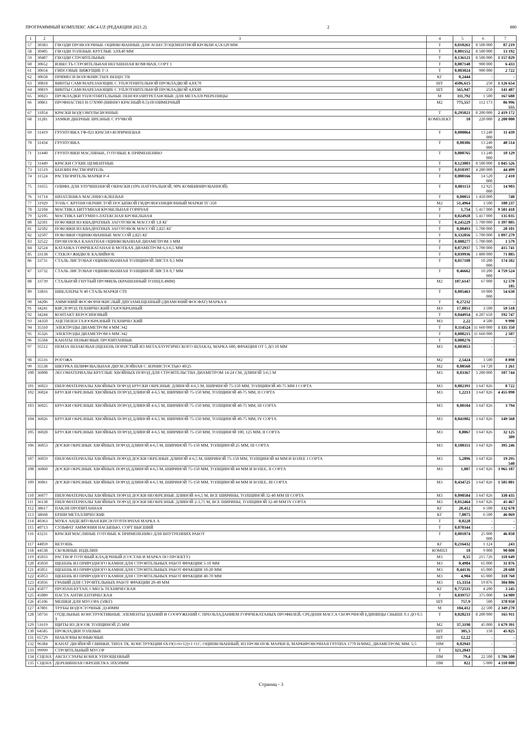ПРОГРАММНЫЙ КОМПЛЕКС АВС4-UZ (РЕДАКЦИЯ 2021.2) 2 880
| 1 | 2 | 3 | 4 | 5 | 6 | 7 |
| --- | --- | --- | --- | --- | --- | --- |
| 57 | 30383 | ГВОЗДИ ПРОВОЛОЧНЫЕ ОЦИНКОВАННЫЕ ДЛЯ АСБЕСТОЦЕМЕНТНОЙ КРОВЛИ 4,5Х120 ММ | Т | 0,010261 | 8 500 000 | 87 219 |
| 58 | 30405 | ГВОЗДИ ТОЛЕВЫЕ КРУГЛЫЕ 3,0Х40 ММ | Т | 0,001552 | 8 500 000 | 13 192 |
| 59 | 30407 | ГВОЗДИ СТРОИТЕЛЬНЫЕ | Т | 0,136121 | 8 500 000 | 1 157 029 |
| 60 | 30652 | ИЗВЕСТЬ СТРОИТЕЛЬНАЯ НЕГАШЕНАЯ КОМОВАЯ, СОРТ 1 | Т | 0,007148 | 900 000 | 6 433 |
| 61 | 30654 | ГИПСОВЫЕ ВЯЖУЩИЕ Г-3 | Т | 0,003024 | 900 000 | 2 722 |
| 62 | 30658 | ПРИМЕСИ ВОЛОКНИСТЫХ ВЕЩЕСТВ | КГ | 0,2444 | - | - |
| 63 | 30818 | ВИНТЫ САМОНАРЕЗАЮЩИЕ С УПЛОТНИТЕЛЬНОЙ ПРОКЛАДКОЙ 4,8Х70 | ШТ | 4506,615 | 250 | 1 126 654 |
| 64 | 30819 | ВИНТЫ САМОНАРЕЗАЮЩИЕ С УПЛОТНИТЕЛЬНОЙ ПРОКЛАДКОЙ 4,8Х80 | ШТ | 565,947 | 250 | 141 487 |
| 65 | 30823 | ПРОКЛАДКИ УПЛОТНИТЕЛЬНЫЕ ПЕНОПОЛИУРЕТАНОВЫЕ ДЛЯ МЕТАЛЛОЧЕРЕПИЦЫ | М | 111,792 | 1 500 | 167 688 |
| 66 | 30861 | ПРОФНАСТИЛ Н-57Х900 (ВИННО КРАСНЫЙ-0.5)-ПОЛИМЕРНЫЙ | М2 | 775,557 | 112 173 | 86 996 555 |
| 67 | 31054 | КРАСКИ ВОДОЭМУЛЬСИОННЫЕ | Т | 0,295021 | 8 200 000 | 2 419 172 |
| 68 | 31281 | ЗАМКИ ДВЕРНЫЕ ВРЕЗНЫЕ С РУЧКОЙ | КОМПЛЕКТ | 10 | 220 000 | 2 200 000 |
| 69 | 31419 | ГРУНТОВКА ГФ-021 КРАСНО-КОРИЧНЕВАЯ | Т | 0,000864 | 13 240 000 | 11 439 |
| 70 | 31434 | ГРУНТОВКА | Т | 0,00306 | 13 240 000 | 40 514 |
| 71 | 31440 | ГРУНТОВКИ МАСЛЯНЫЕ, ГОТОВЫЕ К ПРИМЕНЕНИЮ | Т | 0,000765 | 13 240 000 | 10 129 |
| 72 | 31449 | КРАСКИ СУХИЕ ЦЕМЕНТНЫЕ | Т | 0,123003 | 8 500 000 | 1 045 526 |
| 73 | 31519 | БЕНЗИН РАСТВОРИТЕЛЬ | Т | 0,010397 | 4 280 000 | 44 499 |
| 74 | 31524 | РАСТВОРИТЕЛЬ МАРКИ Р-4 | Т | 0,000166 | 14 520 000 | 2 410 |
| 75 | 31655 | ОЛИФА ДЛЯ УЛУЧШЕННОЙ ОКРАСКИ (10% НАТУРАЛЬНОЙ, 90% КОМБИНИРОВАННОЙ) | Т | 0,001153 | 12 925 000 | 14 903 |
| 76 | 31714 | ШПАТЛЕВКА МАСЛЯНО-КЛЕЕВАЯ | Т | 0,00051 | 1 450 000 | 740 |
| 77 | 31929 | ТОЛЬ С КРУПНОЗЕРНИСТОЙ ПОСЫПКОЙ ГИДРОИЗОЛЯЦИОННЫЙ МАРКИ ТГ-350 | М2 | 51,4964 | 3 500 | 180 237 |
| 78 | 32104 | МАСТИКА БИТУМНАЯ КРОВЕЛЬНАЯ ГОРЯЧАЯ | Т | 1,754 | 5 417 000 | 9 501 418 |
| 79 | 32105 | МАСТИКА БИТУМНО-ЛАТЕКСНАЯ КРОВЕЛЬНАЯ | Т | 0,024928 | 5 417 000 | 135 035 |
| 80 | 32501 | ПОКОВКИ ИЗ КВАДРАТНЫХ ЗАГОТОВОК МАССОЙ 1,8 КГ | Т | 0,245229 | 5 700 000 | 1 397 805 |
| 81 | 32502 | ПОКОВКИ ИЗ КВАДРАТНЫХ ЗАГОТОВОК МАССОЙ 2,825 КГ | Т | 0,00493 | 5 700 000 | 28 101 |
| 82 | 32507 | ПОКОВКИ ОЦИНКОВАННЫЕ МАССОЙ 2,825 КГ | Т | 0,332856 | 5 700 000 | 1 897 279 |
| 83 | 32522 | ПРОВОЛОКА КАНАТНАЯ ОЦИНКОВАННАЯ ДИАМЕТРОМ 3 ММ | Т | 0,000277 | 5 700 000 | 1 579 |
| 84 | 32524 | КАТАНКА ГОРЯЧЕКАТАНАЯ В МОТКАХ ДИАМЕТРОМ 6,3-6,5 ММ | Т | 0,072937 | 5 700 000 | 415 741 |
| 85 | 33138 | СТЕКЛО ЖИДКОЕ КАЛИЙНОЕ | Т | 0,039936 | 1 800 000 | 71 885 |
| 86 | 33731 | СТАЛЬ ЛИСТОВАЯ ОЦИНКОВАННАЯ ТОЛЩИНОЙ ЛИСТА 0,5 ММ | Т | 0,017108 | 10 200 000 | 174 502 |
| 87 | 33732 | СТАЛЬ ЛИСТОВАЯ ОЦИНКОВАННАЯ ТОЛЩИНОЙ ЛИСТА 0,7 ММ | Т | 0,46662 | 10 200 000 | 4 759 524 |
| 88 | 33739 | СТАЛЬНОЙ ГНУТЫЙ ПРОФИЛЬ (КРАШЕННЫЙ ТОЛЩ.0,4ММ) | М2 | 187,6147 | 67 000 | 12 570 185 |
| 89 | 33816 | ШВЕЛЛЕРЫ N 40 СТАЛЬ МАРКИ СТ0 | Т | 0,005463 | 10 000 000 | 54 630 |
| 90 | 34206 | АММОНИЙ ФОСФОРНОКИСЛЫЙ ДВУЗАМЕЩЕННЫЙ (ДИАМОНИЙ ФОСФАТ) МАРКА Б | Т | 0,27232 | - | - |
| 91 | 34241 | КИСЛОРОД ТЕХНИЧЕСКИЙ ГАЗООБРАЗНЫЙ | М3 | 17,0051 | 3 500 | 59 518 |
| 92 | 34244 | КОНТАКТ КЕРОСИНОВЫЙ | Т | 0,044954 | 4 287 650 | 192 747 |
| 93 | 34350 | АЦЕТИЛЕН ГАЗООБРАЗНЫЙ ТЕХНИЧЕСКИЙ | М3 | 2,22 | 4 500 | 9 990 |
| 94 | 35310 | ЭЛЕКТРОДЫ ДИАМЕТРОМ 4 ММ Э42 | Т | 0,114524 | 11 660 000 | 1 335 350 |
| 95 | 35326 | ЭЛЕКТРОДЫ ДИАМЕТРОМ 6 ММ Э42 | Т | 0,000215 | 11 660 000 | 2 507 |
| 96 | 35504 | КАНАТЫ ПЕНЬКОВЫЕ ПРОПИТАННЫЕ | Т | 0,000276 | - | - |
| 97 | 35512 | ПЕМЗА ШЛАКОВАЯ (ЩЕБЕНЬ ПОРИСТЫЙ ИЗ МЕТАЛЛУРГИЧЕСКОГО ШЛАКА), МАРКА 600, ФРАКЦИЯ ОТ 5 ДО 10 ММ | М3 | 0,003053 | - | - |
| 98 | 35516 | РОГОЖА | М2 | 2,5424 | 3 500 | 8 898 |
| 99 | 35538 | ШКУРКА ШЛИФОВАЛЬНАЯ ДВУХСЛОЙНАЯ С ЗЕРНИСТОСТЬЮ 40/25 | М2 | 0,08568 | 14 720 | 1 261 |
| 100 | 36008 | ЛЕСОМАТЕРИАЛЫ КРУГЛЫЕ ХВОЙНЫХ ПОРОД ДЛЯ СТРОИТЕЛЬСТВА ДИАМЕТРОМ 14-24 СМ, ДЛИНОЙ 3-6,5 М | М3 | 0,03367 | 3 200 000 | 107 744 |
| 101 | 36023 | ПИЛОМАТЕРИАЛЫ ХВОЙНЫХ ПОРОД БРУСКИ ОБРЕЗНЫЕ ДЛИНОЙ 4-6,5 М, ШИРИНОЙ 75-150 ММ, ТОЛЩИНОЙ 40-75 ММ I СОРТА | М3 | 0,002391 | 3 647 826 | 8 722 |
| 102 | 36024 | БРУСКИ ОБРЕЗНЫЕ ХВОЙНЫХ ПОРОД ДЛИНОЙ 4-6,5 М, ШИРИНОЙ 75-150 ММ, ТОЛЩИНОЙ 40-75 ММ, II СОРТА | М3 | 1,2213 | 3 647 826 | 4 455 090 |
| 103 | 36025 | БРУСКИ ОБРЕЗНЫЕ ХВОЙНЫХ ПОРОД ДЛИНОЙ 4-6,5 М, ШИРИНОЙ 75-150 ММ, ТОЛЩИНОЙ 40-75 ММ, III СОРТА | М3 | 0,00104 | 3 647 826 | 3 794 |
| 104 | 36026 | БРУСКИ ОБРЕЗНЫЕ ХВОЙНЫХ ПОРОД ДЛИНОЙ 4-6,5 М, ШИРИНОЙ 75-150 ММ, ТОЛЩИНОЙ 40-75 ММ, IV СОРТА | М3 | 0,041002 | 3 647 826 | 149 568 |
| 105 | 36028 | БРУСКИ ОБРЕЗНЫЕ ХВОЙНЫХ ПОРОД ДЛИНОЙ 4-6,5 М, ШИРИНОЙ 75-150 ММ, ТОЛЩИНОЙ 100, 125 ММ, II СОРТА | М3 | 8,8067 | 3 647 826 | 32 125 309 |
| 106 | 36053 | ДОСКИ ОБРЕЗНЫЕ ХВОЙНЫХ ПОРОД ДЛИНОЙ 4-6,5 М, ШИРИНОЙ 75-150 ММ, ТОЛЩИНОЙ 25 ММ, III СОРТА | М3 | 0,108351 | 3 647 826 | 395 246 |
| 107 | 36059 | ПИЛОМАТЕРИАЛЫ ХВОЙНЫХ ПОРОД ДОСКИ ОБРЕЗНЫЕ ДЛИНОЙ 4-6,5 М, ШИРИНОЙ 75-150 ММ, ТОЛЩИНОЙ 44 ММ И БОЛЕЕ I СОРТА | М3 | 5,2896 | 3 647 826 | 19 295 540 |
| 108 | 36060 | ДОСКИ ОБРЕЗНЫЕ ХВОЙНЫХ ПОРОД ДЛИНОЙ 4-6,5 М, ШИРИНОЙ 75-150 ММ, ТОЛЩИНОЙ 44 ММ И БОЛЕЕ, II СОРТА | М3 | 1,087 | 3 647 826 | 3 965 187 |
| 109 | 36061 | ДОСКИ ОБРЕЗНЫЕ ХВОЙНЫХ ПОРОД ДЛИНОЙ 4-6,5 М, ШИРИНОЙ 75-150 ММ, ТОЛЩИНОЙ 44 ММ И БОЛЕЕ, III СОРТА | М3 | 0,434725 | 3 647 826 | 1 585 801 |
| 110 | 36077 | ПИЛОМАТЕРИАЛЫ ХВОЙНЫХ ПОРОД ДОСКИ НЕОБРЕЗНЫЕ ДЛИНОЙ 4-6,5 М, ВСЕ ШИРИНЫ, ТОЛЩИНОЙ 32-40 ММ III СОРТА | М3 | 0,090584 | 3 647 826 | 330 435 |
| 111 | 36138 | ПИЛОМАТЕРИАЛЫ ХВОЙНЫХ ПОРОД ДОСКИ НЕОБРЕЗНЫЕ ДЛИНОЙ 2-3,75 М, ВСЕ ШИРИНЫ, ТОЛЩИНОЙ 32-40 ММ IV СОРТА | М3 | 0,012464 | 3 647 826 | 45 467 |
| 112 | 38617 | ПАКЛЯ ПРОПИТАННАЯ | КГ | 20,412 | 6 500 | 132 678 |
| 113 | 38668 | ЕРШИ МЕТАЛЛИЧЕСКИЕ | КГ | 7,0875 | 6 500 | 46 069 |
| 114 | 40363 | МУКА АНДЕЗИТОВАЯ КИСЛОТОУПОРНАЯ МАРКА А | Т | 0,0228 | - | - |
| 115 | 40713 | СУЛЬФАТ АММОНИЯ НАСЫПЬЮ, СОРТ ВЫСШИЙ | Т | 0,070344 | - | - |
| 116 | 43231 | КРАСКИ МАСЛЯНЫЕ ГОТОВЫЕ К ПРИМЕНЕНИЮ ДЛЯ ВНУТРЕННИХ РАБОТ | Т | 0,001874 | 25 000 000 | 46 850 |
| 117 | 44059 | ВЕТОШЬ | КГ | 0,216432 | 1 124 | 243 |
| 118 | 44538 | СКОБЯНЫЕ ИЗДЕЛИЯ | КОМПЛ | 10 | 9 000 | 90 000 |
| 119 | 45033 | РАСТВОР ГОТОВЫЙ КЛАДОЧНЫЙ (СОСТАВ И МАРКА ПО ПРОЕКТУ) | М3 | 0,55 | 215 726 | 118 649 |
| 120 | 45050 | ЩЕБЕНЬ ИЗ ПРИРОДНОГО КАМНЯ ДЛЯ СТРОИТЕЛЬНЫХ РАБОТ ФРАКЦИИ 5-10 ММ | М3 | 0,4904 | 65 000 | 31 876 |
| 121 | 45051 | ЩЕБЕНЬ ИЗ ПРИРОДНОГО КАМНЯ ДЛЯ СТРОИТЕЛЬНЫХ РАБОТ ФРАКЦИИ 10-20 ММ | М3 | 0,44136 | 65 000 | 28 688 |
| 122 | 45053 | ЩЕБЕНЬ ИЗ ПРИРОДНОГО КАМНЯ ДЛЯ СТРОИТЕЛЬНЫХ РАБОТ ФРАКЦИИ 40-70 ММ | М3 | 4,904 | 65 000 | 318 760 |
| 123 | 45056 | ГРАВИЙ ДЛЯ СТРОИТЕЛЬНЫХ РАБОТ ФРАКЦИИ 20-40 ММ | М3 | 15,3354 | 19 876 | 304 806 |
| 124 | 45077 | ПРОПАН-БУТАН, СМЕСЬ ТЕХНИЧЕСКАЯ | КГ | 0,772531 | 4 200 | 3 245 |
| 125 | 45089 | ПАСТА АНТИСЕПТИЧЕСКАЯ | Т | 0,039757 | 375 000 | 14 909 |
| 126 | 45106 | МЕШКИ ДЛЯ МУСОРА (50КГ) | ШТ | 757,9 | 500 | 378 950 |
| 127 | 47801 | ТРУБЫ ВОДОСТОЧНЫЕ Д140ММ | М | 104,412 | 22 500 | 2 349 270 |
| 128 | 50756 | ОТДЕЛЬНЫЕ КОНСТРУКТИВНЫЕ ЭЛЕМЕНТЫ ЗДАНИЙ И СООРУЖЕНИЙ С ПРЕОБЛАДАНИЕМ ГОРЯЧЕКАТАНЫХ ПРОФИЛЕЙ, СРЕДНЯЯ МАССА СБОРОЧНОЙ ЕДИНИЦЫ СВЫШЕ 0.1 ДО 0.5 Т | Т | 0,020233 | 8 200 000 | 165 911 |
| 129 | 51619 | ЩИТЫ ИЗ ДОСОК ТОЛЩИНОЙ 25 ММ | М2 | 37,3198 | 45 000 | 1 679 391 |
| 130 | 64585 | ПРОКЛАДКИ ТОЛЕВЫЕ | ШТ | 305,5 | 150 | 45 825 |
| 131 | 65729 | ШАБЛОНЫ КОНЬКОВЫЕ | ШТ | 12,22 | - | - |
| 132 | 96384 | КАНАТ ДВОЙНОЙ СВИВКИ, ТИПА ТК, КОНСТРУКЦИИ 6Х19(1+6+12)+1 О.С. ОЦИНКОВАННЫЙ, ИЗ ПРОВОЛОК МАРКИ В, МАРКИРОВОЧНАЯ ГРУППА 1770 Н/ММ2, ДИАМЕТРОМ, ММ: 5,5 | 10М | 0,02943 | - | - |
| 133 | 99999 | СТРОИТЕЛЬНЫЙ МУСОР | Т | 323,2043 | - | - |
| 134 | СЦЕНА | АКСЕССУАРЫ КОНЕК УПРОЩЕННЫЙ | ПМ | 79,4 | 22 500 | 1 786 500 |
| 135 | СЦЕНА | ДЕРЕВЯННАЯ ОБРЕШЕТКА 50Х50ММ | ПМ | 822 | 5 000 | 4 110 000 |
Страниц - 3